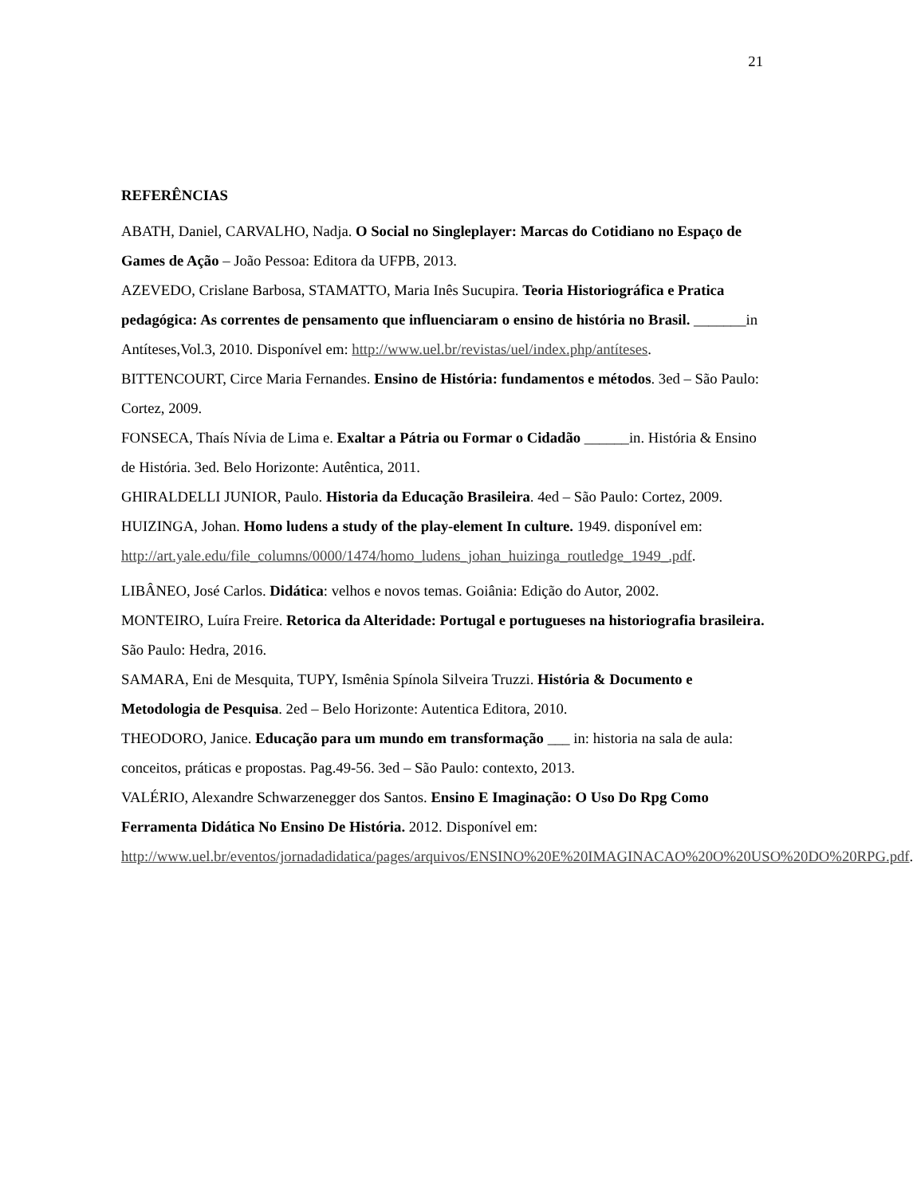21
REFERÊNCIAS
ABATH, Daniel, CARVALHO, Nadja. O Social no Singleplayer: Marcas do Cotidiano no Espaço de Games de Ação – João Pessoa: Editora da UFPB, 2013.
AZEVEDO, Crislane Barbosa, STAMATTO, Maria Inês Sucupira. Teoria Historiográfica e Pratica pedagógica: As correntes de pensamento que influenciaram o ensino de história no Brasil. _______in Antíteses,Vol.3, 2010. Disponível em: http://www.uel.br/revistas/uel/index.php/antíteses.
BITTENCOURT, Circe Maria Fernandes. Ensino de História: fundamentos e métodos. 3ed – São Paulo: Cortez, 2009.
FONSECA, Thaís Nívia de Lima e. Exaltar a Pátria ou Formar o Cidadão ______in. História & Ensino de História. 3ed. Belo Horizonte: Autêntica, 2011.
GHIRALDELLI JUNIOR, Paulo. Historia da Educação Brasileira. 4ed – São Paulo: Cortez, 2009.
HUIZINGA, Johan. Homo ludens a study of the play-element In culture. 1949. disponível em: http://art.yale.edu/file_columns/0000/1474/homo_ludens_johan_huizinga_routledge_1949_.pdf.
LIBÂNEO, José Carlos. Didática: velhos e novos temas. Goiânia: Edição do Autor, 2002.
MONTEIRO, Luíra Freire. Retorica da Alteridade: Portugal e portugueses na historiografia brasileira. São Paulo: Hedra, 2016.
SAMARA, Eni de Mesquita, TUPY, Ismênia Spínola Silveira Truzzi. História & Documento e Metodologia de Pesquisa. 2ed – Belo Horizonte: Autentica Editora, 2010.
THEODORO, Janice. Educação para um mundo em transformação ___ in: historia na sala de aula: conceitos, práticas e propostas. Pag.49-56. 3ed – São Paulo: contexto, 2013.
VALÉRIO, Alexandre Schwarzenegger dos Santos. Ensino E Imaginação: O Uso Do Rpg Como Ferramenta Didática No Ensino De História. 2012. Disponível em: http://www.uel.br/eventos/jornadadidatica/pages/arquivos/ENSINO%20E%20IMAGINACAO%20O%20USO%20DO%20RPG.pdf.